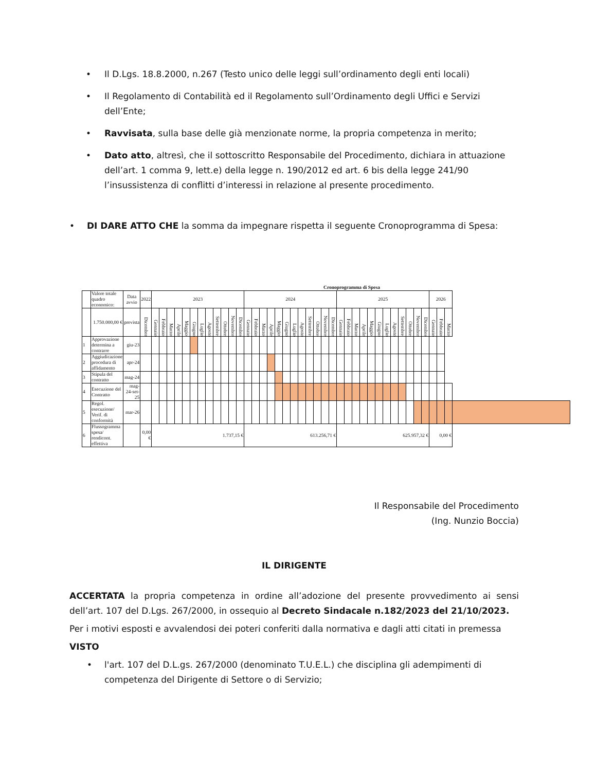• Il D.Lgs. 18.8.2000, n.267 (Testo unico delle leggi sull’ordinamento degli enti locali)
• Il Regolamento di Contabilità ed il Regolamento sull’Ordinamento degli Uffici e Servizi dell’Ente;
• Ravvisata, sulla base delle già menzionate norme, la propria competenza in merito;
• Dato atto, altresì, che il sottoscritto Responsabile del Procedimento, dichiara in attuazione dell’art. 1 comma 9, lett.e) della legge n. 190/2012 ed art. 6 bis della legge 241/90 l’insussistenza di conflitti d’interessi in relazione al presente procedimento.
• DI DARE ATTO CHE la somma da impegnare rispetta il seguente Cronoprogramma di Spesa:
Cronoprogramma di Spesa
| | Valore totale quadro economico: | Data avvio | 2022 | 2023 | | | | | | | | | | | | 2024 | | | | | | | | | | | | 2025 | | | | | | | | | | | | 2026 | | | |
| | 1.750.000,00 € | prevista | Dicembre | Gennaio | Febbraio | Marzo | Aprile | Maggio | Giugno | Luglio | Agosto | Settembre | Ottobre | Novembre | Dicembre | Gennaio | Febbraio | Marzo | Aprile | Maggio | Giugno | Luglio | Agosto | Settembre | Ottobre | Novembre | Dicembre | Gennaio | Febbraio | Marzo | Aprile | Maggio | Giugno | Luglio | Agosto | Settembre | Ottobre | Novembre | Dicembre | Gennaio | Febbraio | Marzo | |
| 1 | Approvazione determina a contrarre | giu-23 | | | | | | | | | | | | | | | | | | | | | | | | | | | | | | | | | | | | | | | | | |
| 2 | Aggiudicazione procedura di affidamento | apr-24 | | | | | | | | | | | | | | | | | | | | | | | | | | | | | | | | | | | | | | | | | |
| 3 | Stipula del contratto | mag-24 | | | | | | | | | | | | | | | | | | | | | | | | | | | | | | | | | | | | | | | | | |
| 4 | Esecuzione del Contratto | mag-24-set- 25 | | | | | | | | | | | | | | | | | | | | | | | | | | | | | | | | | | | | | | | | | |
| 5 | Regol. esecuzione/ Verif. di conformità | mar-26 | | | | | | | | | | | | | | | | | | | | | | | | | | | | | | | | | | | | | | | | | |
| 6 | Flussogramma spesa/ rendicont. effettiva | | 0,00 € | 1.737,15 € | | | | | | | | | | | | 613.256,71 € | | | | | | | | | | | | 625.957,32 € | | | | | | | | | | | | 0,00 € | | | |
Il Responsabile del Procedimento
(Ing. Nunzio Boccia)
IL DIRIGENTE
ACCERTATA la propria competenza in ordine all’adozione del presente provvedimento ai sensi dell’art. 107 del D.Lgs. 267/2000, in ossequio al Decreto Sindacale n.182/2023 del 21/10/2023.
Per i motivi esposti e avvalendosi dei poteri conferiti dalla normativa e dagli atti citati in premessa
VISTO
• l'art. 107 del D.L.gs. 267/2000 (denominato T.U.E.L.) che disciplina gli adempimenti di competenza del Dirigente di Settore o di Servizio;